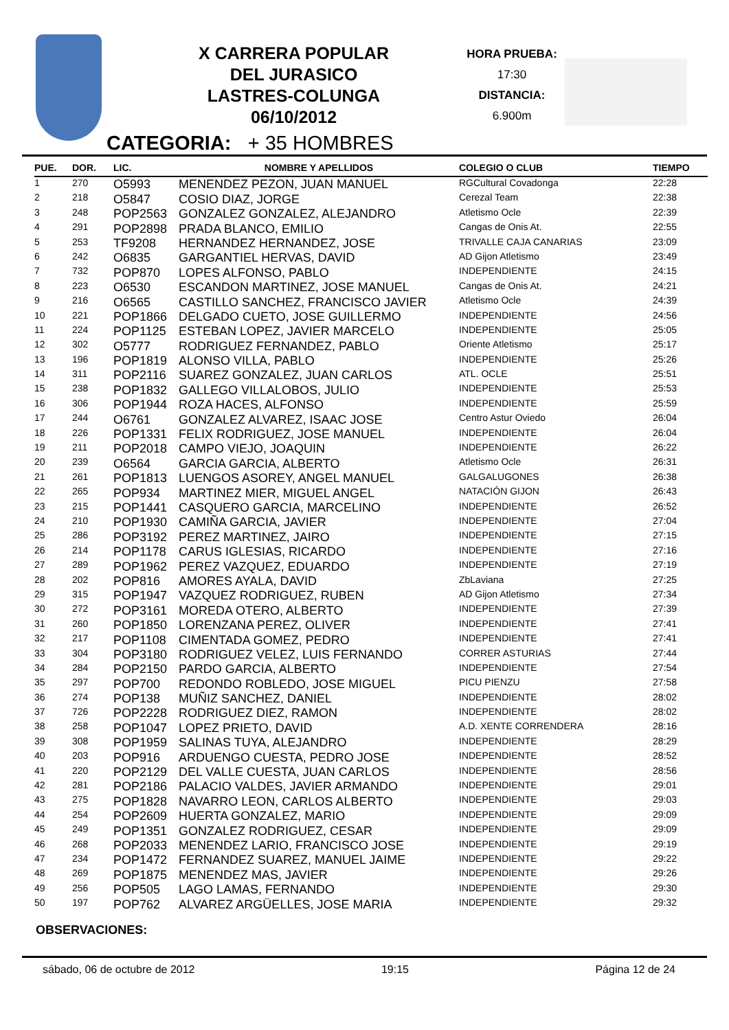X CARRERA POPULAR
DEL JURASICO
LASTRES-COLUNGA
06/10/2012
HORA PRUEBA:
17:30
DISTANCIA:
6.900m
CATEGORIA: + 35 HOMBRES
| PUE. | DOR. | LIC. | NOMBRE Y APELLIDOS | COLEGIO O CLUB | TIEMPO |
| --- | --- | --- | --- | --- | --- |
| 1 | 270 | O5993 | MENENDEZ PEZON, JUAN MANUEL | RGCultural Covadonga | 22:28 |
| 2 | 218 | O5847 | COSIO DIAZ, JORGE | Cerezal Team | 22:38 |
| 3 | 248 | POP2563 | GONZALEZ GONZALEZ, ALEJANDRO | Atletismo Ocle | 22:39 |
| 4 | 291 | POP2898 | PRADA BLANCO, EMILIO | Cangas de Onis At. | 22:55 |
| 5 | 253 | TF9208 | HERNANDEZ HERNANDEZ, JOSE | TRIVALLE CAJA CANARIAS | 23:09 |
| 6 | 242 | O6835 | GARGANTIEL HERVAS, DAVID | AD Gijon Atletismo | 23:49 |
| 7 | 732 | POP870 | LOPES ALFONSO, PABLO | INDEPENDIENTE | 24:15 |
| 8 | 223 | O6530 | ESCANDON MARTINEZ, JOSE MANUEL | Cangas de Onis At. | 24:21 |
| 9 | 216 | O6565 | CASTILLO SANCHEZ, FRANCISCO JAVIER | Atletismo Ocle | 24:39 |
| 10 | 221 | POP1866 | DELGADO CUETO, JOSE GUILLERMO | INDEPENDIENTE | 24:56 |
| 11 | 224 | POP1125 | ESTEBAN LOPEZ, JAVIER MARCELO | INDEPENDIENTE | 25:05 |
| 12 | 302 | O5777 | RODRIGUEZ FERNANDEZ, PABLO | Oriente Atletismo | 25:17 |
| 13 | 196 | POP1819 | ALONSO VILLA, PABLO | INDEPENDIENTE | 25:26 |
| 14 | 311 | POP2116 | SUAREZ GONZALEZ, JUAN CARLOS | ATL. OCLE | 25:51 |
| 15 | 238 | POP1832 | GALLEGO VILLALOBOS, JULIO | INDEPENDIENTE | 25:53 |
| 16 | 306 | POP1944 | ROZA HACES, ALFONSO | INDEPENDIENTE | 25:59 |
| 17 | 244 | O6761 | GONZALEZ ALVAREZ, ISAAC JOSE | Centro Astur Oviedo | 26:04 |
| 18 | 226 | POP1331 | FELIX RODRIGUEZ, JOSE MANUEL | INDEPENDIENTE | 26:04 |
| 19 | 211 | POP2018 | CAMPO VIEJO, JOAQUIN | INDEPENDIENTE | 26:22 |
| 20 | 239 | O6564 | GARCIA GARCIA, ALBERTO | Atletismo Ocle | 26:31 |
| 21 | 261 | POP1813 | LUENGOS ASOREY, ANGEL MANUEL | GALGALUGONES | 26:38 |
| 22 | 265 | POP934 | MARTINEZ MIER, MIGUEL ANGEL | NATACIÓN GIJON | 26:43 |
| 23 | 215 | POP1441 | CASQUERO GARCIA, MARCELINO | INDEPENDIENTE | 26:52 |
| 24 | 210 | POP1930 | CAMIÑA GARCIA, JAVIER | INDEPENDIENTE | 27:04 |
| 25 | 286 | POP3192 | PEREZ MARTINEZ, JAIRO | INDEPENDIENTE | 27:15 |
| 26 | 214 | POP1178 | CARUS IGLESIAS, RICARDO | INDEPENDIENTE | 27:16 |
| 27 | 289 | POP1962 | PEREZ VAZQUEZ, EDUARDO | INDEPENDIENTE | 27:19 |
| 28 | 202 | POP816 | AMORES AYALA, DAVID | ZbLaviana | 27:25 |
| 29 | 315 | POP1947 | VAZQUEZ RODRIGUEZ, RUBEN | AD Gijon Atletismo | 27:34 |
| 30 | 272 | POP3161 | MOREDA OTERO, ALBERTO | INDEPENDIENTE | 27:39 |
| 31 | 260 | POP1850 | LORENZANA PEREZ, OLIVER | INDEPENDIENTE | 27:41 |
| 32 | 217 | POP1108 | CIMENTADA GOMEZ, PEDRO | INDEPENDIENTE | 27:41 |
| 33 | 304 | POP3180 | RODRIGUEZ VELEZ, LUIS FERNANDO | CORRER ASTURIAS | 27:44 |
| 34 | 284 | POP2150 | PARDO GARCIA, ALBERTO | INDEPENDIENTE | 27:54 |
| 35 | 297 | POP700 | REDONDO ROBLEDO, JOSE MIGUEL | PICU PIENZU | 27:58 |
| 36 | 274 | POP138 | MUÑIZ SANCHEZ, DANIEL | INDEPENDIENTE | 28:02 |
| 37 | 726 | POP2228 | RODRIGUEZ DIEZ, RAMON | INDEPENDIENTE | 28:02 |
| 38 | 258 | POP1047 | LOPEZ PRIETO, DAVID | A.D. XENTE CORRENDERA | 28:16 |
| 39 | 308 | POP1959 | SALINAS TUYA, ALEJANDRO | INDEPENDIENTE | 28:29 |
| 40 | 203 | POP916 | ARDUENGO CUESTA, PEDRO JOSE | INDEPENDIENTE | 28:52 |
| 41 | 220 | POP2129 | DEL VALLE CUESTA, JUAN CARLOS | INDEPENDIENTE | 28:56 |
| 42 | 281 | POP2186 | PALACIO VALDES, JAVIER ARMANDO | INDEPENDIENTE | 29:01 |
| 43 | 275 | POP1828 | NAVARRO LEON, CARLOS ALBERTO | INDEPENDIENTE | 29:03 |
| 44 | 254 | POP2609 | HUERTA GONZALEZ, MARIO | INDEPENDIENTE | 29:09 |
| 45 | 249 | POP1351 | GONZALEZ RODRIGUEZ, CESAR | INDEPENDIENTE | 29:09 |
| 46 | 268 | POP2033 | MENENDEZ LARIO, FRANCISCO JOSE | INDEPENDIENTE | 29:19 |
| 47 | 234 | POP1472 | FERNANDEZ SUAREZ, MANUEL JAIME | INDEPENDIENTE | 29:22 |
| 48 | 269 | POP1875 | MENENDEZ MAS, JAVIER | INDEPENDIENTE | 29:26 |
| 49 | 256 | POP505 | LAGO LAMAS, FERNANDO | INDEPENDIENTE | 29:30 |
| 50 | 197 | POP762 | ALVAREZ ARGÜELLES, JOSE MARIA | INDEPENDIENTE | 29:32 |
OBSERVACIONES:
sábado, 06 de octubre de 2012 19:15 Página 12 de 24